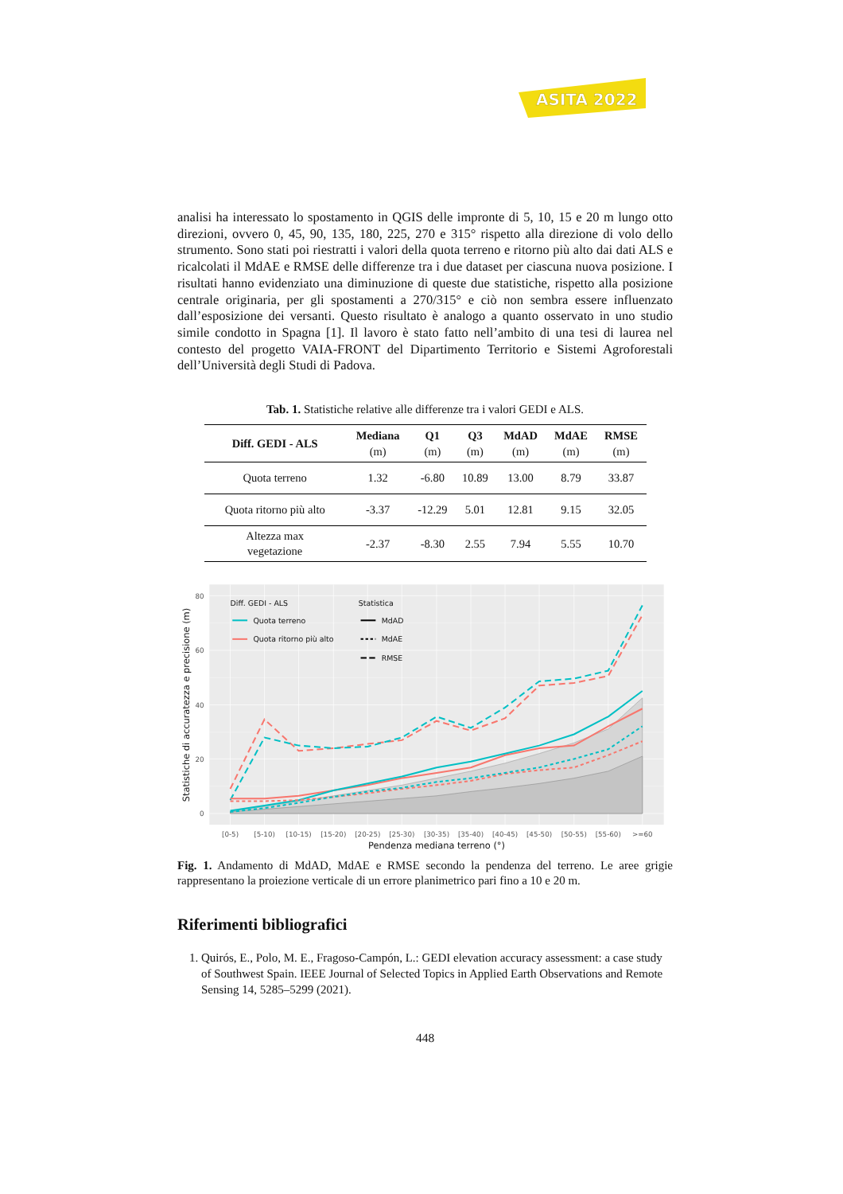ASITA 2022
analisi ha interessato lo spostamento in QGIS delle impronte di 5, 10, 15 e 20 m lungo otto direzioni, ovvero 0, 45, 90, 135, 180, 225, 270 e 315° rispetto alla direzione di volo dello strumento. Sono stati poi riestratti i valori della quota terreno e ritorno più alto dai dati ALS e ricalcolati il MdAE e RMSE delle differenze tra i due dataset per ciascuna nuova posizione. I risultati hanno evidenziato una diminuzione di queste due statistiche, rispetto alla posizione centrale originaria, per gli spostamenti a 270/315° e ciò non sembra essere influenzato dall’esposizione dei versanti. Questo risultato è analogo a quanto osservato in uno studio simile condotto in Spagna [1]. Il lavoro è stato fatto nell’ambito di una tesi di laurea nel contesto del progetto VAIA-FRONT del Dipartimento Territorio e Sistemi Agroforestali dell’Università degli Studi di Padova.
Tab. 1. Statistiche relative alle differenze tra i valori GEDI e ALS.
| Diff. GEDI - ALS | Mediana (m) | Q1 (m) | Q3 (m) | MdAD (m) | MdAE (m) | RMSE (m) |
| --- | --- | --- | --- | --- | --- | --- |
| Quota terreno | 1.32 | -6.80 | 10.89 | 13.00 | 8.79 | 33.87 |
| Quota ritorno più alto | -3.37 | -12.29 | 5.01 | 12.81 | 9.15 | 32.05 |
| Altezza max vegetazione | -2.37 | -8.30 | 2.55 | 7.94 | 5.55 | 10.70 |
Diff. GEDI - ALS
Quota terreno
Quota ritorno più alto
Statistica
MdAD
MdAE
RMSE
80
60
40
20
0
[0-5)
[5-10)
[10-15)
[15-20)
[20-25)
[25-30)
[30-35)
[35-40)
[40-45)
[45-50)
[50-55)
[55-60)
>=60
Pendenza mediana terreno (°)
Statistiche di accuratezza e precisione (m)
Fig. 1. Andamento di MdAD, MdAE e RMSE secondo la pendenza del terreno. Le aree grigie rappresentano la proiezione verticale di un errore planimetrico pari fino a 10 e 20 m.
Riferimenti bibliografici
1. Quirós, E., Polo, M. E., Fragoso-Campón, L.: GEDI elevation accuracy assessment: a case study of Southwest Spain. IEEE Journal of Selected Topics in Applied Earth Observations and Remote Sensing 14, 5285–5299 (2021).
448